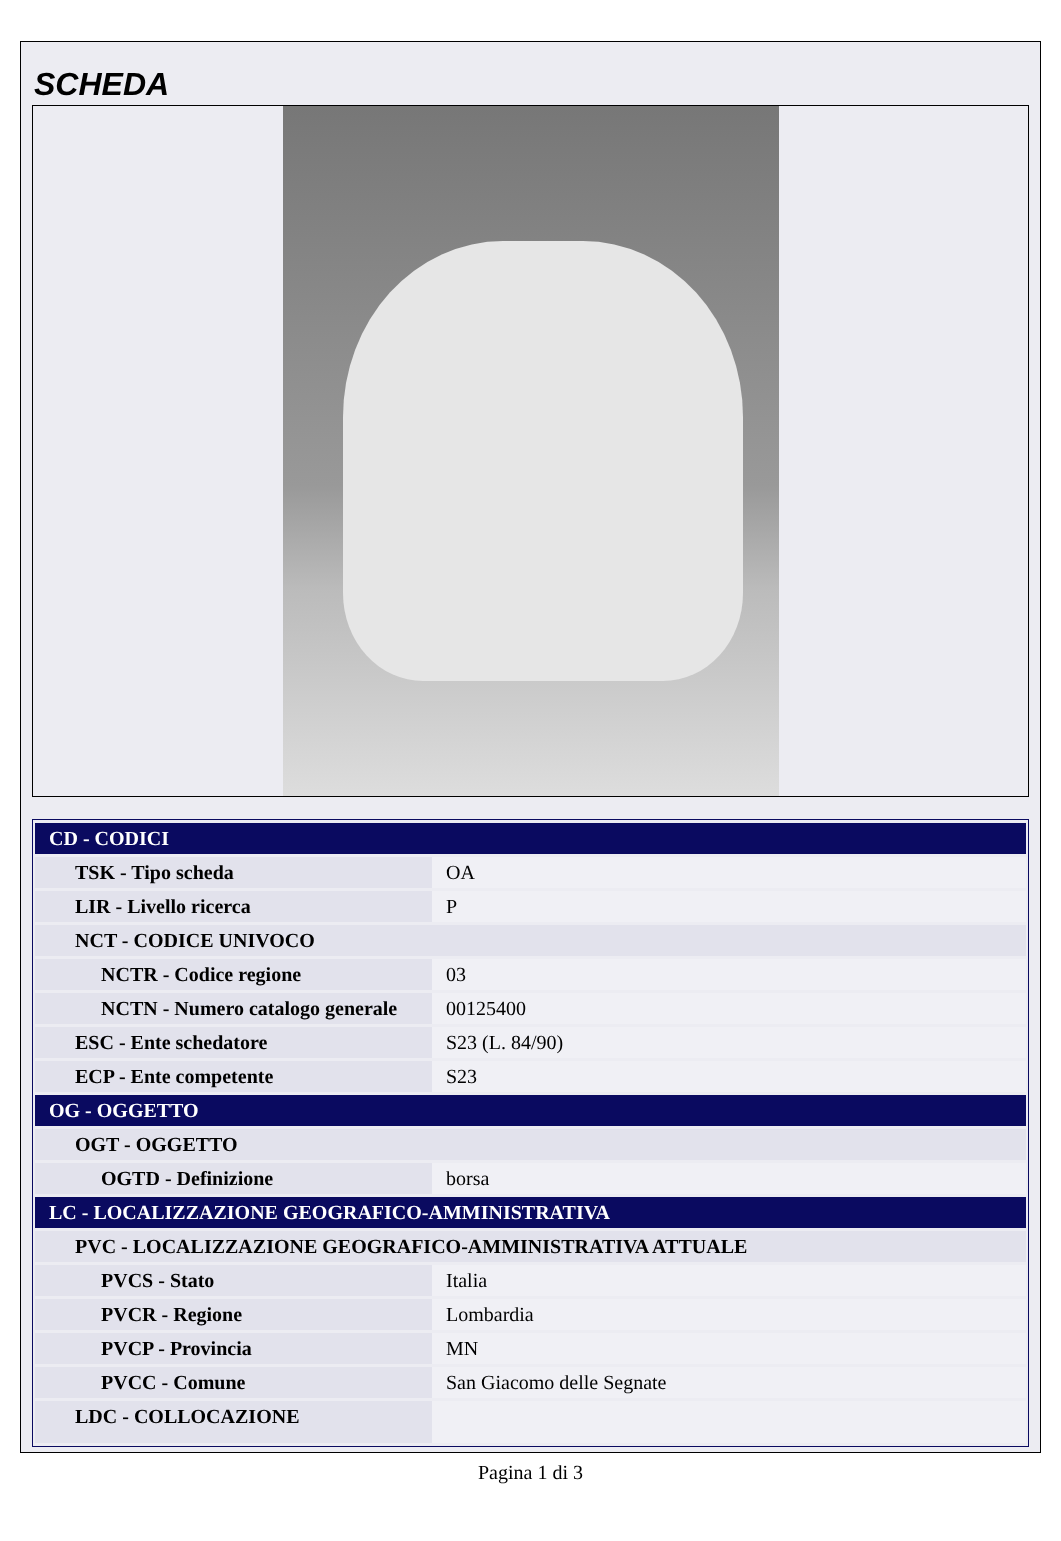SCHEDA
| CD - CODICI | |
| TSK - Tipo scheda | OA |
| LIR - Livello ricerca | P |
| NCT - CODICE UNIVOCO | |
| NCTR - Codice regione | 03 |
| NCTN - Numero catalogo generale | 00125400 |
| ESC - Ente schedatore | S23 (L. 84/90) |
| ECP - Ente competente | S23 |
| OG - OGGETTO | |
| OGT - OGGETTO | |
| OGTD - Definizione | borsa |
| LC - LOCALIZZAZIONE GEOGRAFICO-AMMINISTRATIVA | |
| PVC - LOCALIZZAZIONE GEOGRAFICO-AMMINISTRATIVA ATTUALE | |
| PVCS - Stato | Italia |
| PVCR - Regione | Lombardia |
| PVCP - Provincia | MN |
| PVCC - Comune | San Giacomo delle Segnate |
| LDC - COLLOCAZIONE | |
Pagina 1 di 3